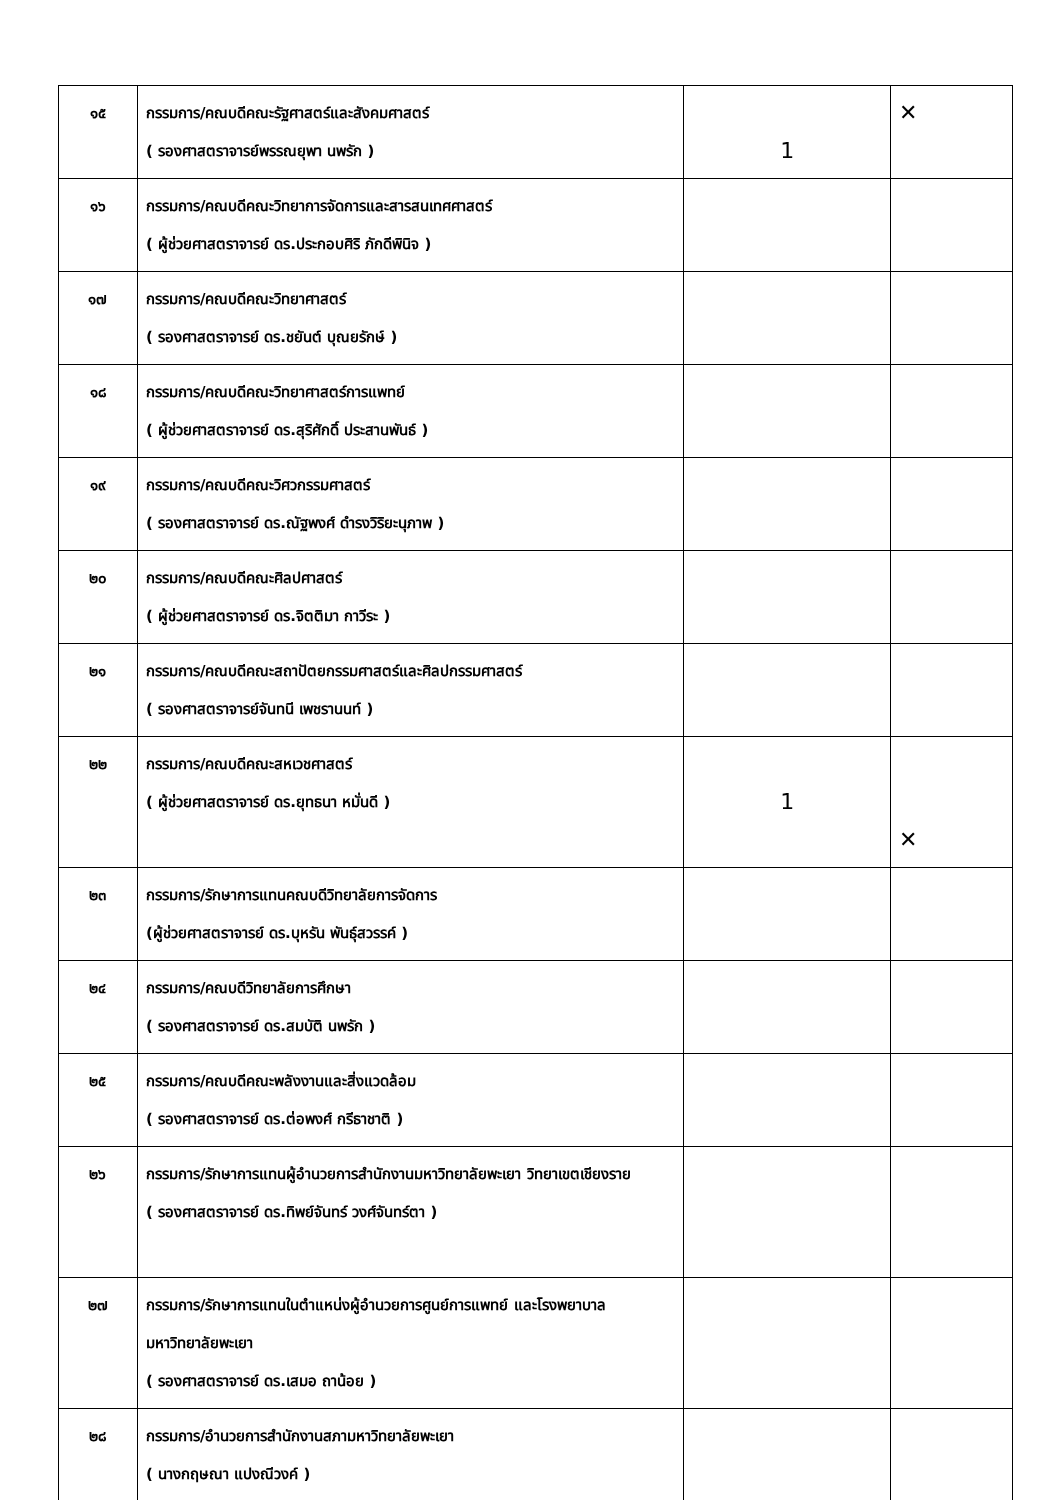| ๑๕ | กรรมการ/คณบดีคณะรัฐศาสตร์และสังคมศาสตร์ ( รองศาสตราจารย์พรรณยุพา นพรัก ) | 1 | ✕ |
| ๑๖ | กรรมการ/คณบดีคณะวิทยาการจัดการและสารสนเทศศาสตร์ ( ผู้ช่วยศาสตราจารย์ ดร.ประกอบศิริ ภักดีพินิจ ) | | |
| ๑๗ | กรรมการ/คณบดีคณะวิทยาศาสตร์ ( รองศาสตราจารย์ ดร.ชยันต์ บุณยรักษ์ ) | | |
| ๑๘ | กรรมการ/คณบดีคณะวิทยาศาสตร์การแพทย์ ( ผู้ช่วยศาสตราจารย์ ดร.สุริศักดิ์ ประสานพันธ์ ) | | |
| ๑๙ | กรรมการ/คณบดีคณะวิศวกรรมศาสตร์ ( รองศาสตราจารย์ ดร.ณัฐพงศ์ ดำรงวิริยะนุภาพ ) | | |
| ๒๐ | กรรมการ/คณบดีคณะศิลปศาสตร์ ( ผู้ช่วยศาสตราจารย์ ดร.จิตติมา กาวีระ ) | | |
| ๒๑ | กรรมการ/คณบดีคณะสถาปัตยกรรมศาสตร์และศิลปกรรมศาสตร์ ( รองศาสตราจารย์จันทนี เพชรานนท์ ) | | |
| ๒๒ | กรรมการ/คณบดีคณะสหเวชศาสตร์ ( ผู้ช่วยศาสตราจารย์ ดร.ยุทธนา หมั่นดี ) | 1 | ✕ |
| ๒๓ | กรรมการ/รักษาการแทนคณบดีวิทยาลัยการจัดการ (ผู้ช่วยศาสตราจารย์ ดร.บุหรัน พันธุ์สวรรค์ ) | | |
| ๒๔ | กรรมการ/คณบดีวิทยาลัยการศึกษา ( รองศาสตราจารย์ ดร.สมบัติ นพรัก ) | | |
| ๒๕ | กรรมการ/คณบดีคณะพลังงานและสิ่งแวดล้อม ( รองศาสตราจารย์ ดร.ต่อพงศ์ กรีธาชาติ ) | | |
| ๒๖ | กรรมการ/รักษาการแทนผู้อำนวยการสำนักงานมหาวิทยาลัยพะเยา วิทยาเขตเชียงราย ( รองศาสตราจารย์ ดร.ทิพย์จันทร์ วงศ์จันทร์ตา ) | | |
| ๒๗ | กรรมการ/รักษาการแทนในตำแหน่งผู้อำนวยการศูนย์การแพทย์ และโรงพยาบาลมหาวิทยาลัยพะเยา ( รองศาสตราจารย์ ดร.เสมอ ถาน้อย ) | | |
| ๒๘ | กรรมการ/อำนวยการสำนักงานสภามหาวิทยาลัยพะเยา ( นางกฤษณา แปงณีวงค์ ) | | |